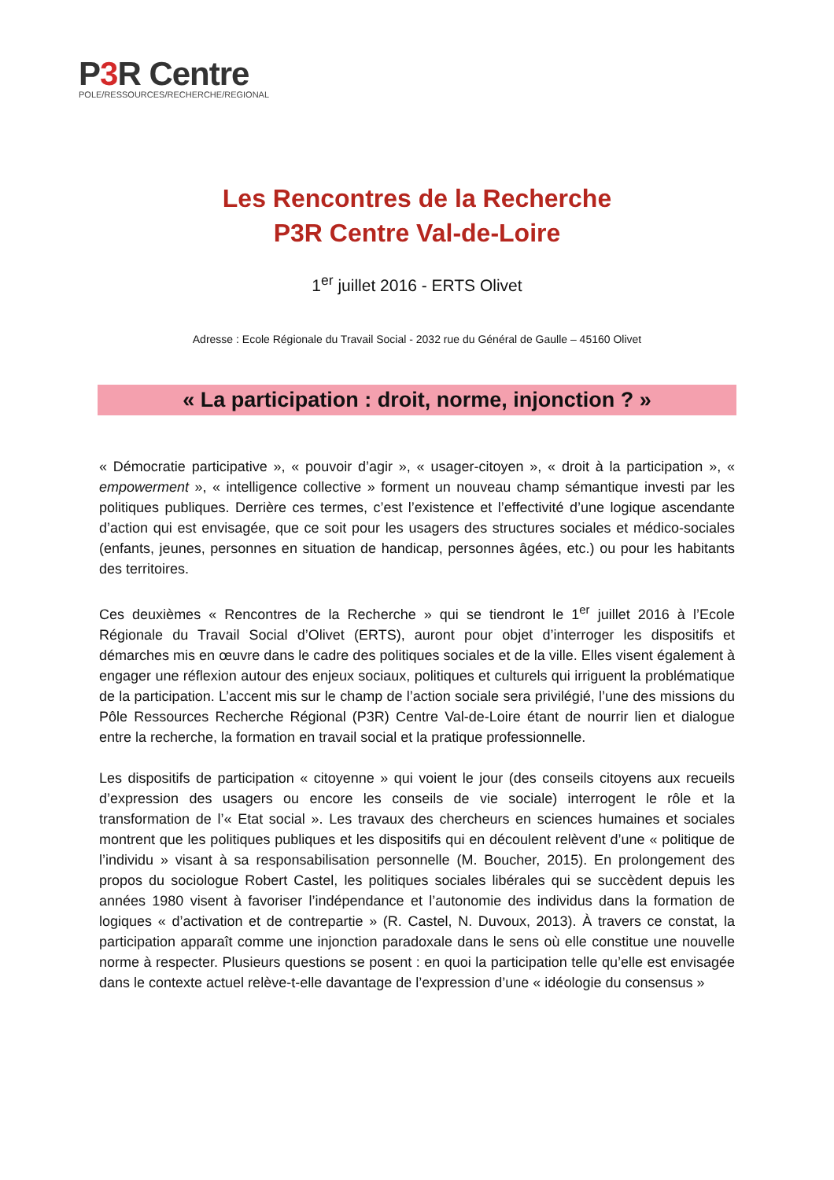P3 R Centre
POLE/RESSOURCES/RECHERCHE/REGIONAL
Les Rencontres de la Recherche
P3R Centre Val-de-Loire
1<sup>er</sup> juillet 2016 - ERTS Olivet
Adresse : Ecole Régionale du Travail Social - 2032 rue du Général de Gaulle – 45160 Olivet
« La participation : droit, norme, injonction ? »
« Démocratie participative », « pouvoir d’agir », « usager-citoyen », « droit à la participation », « empowerment », « intelligence collective » forment un nouveau champ sémantique investi par les politiques publiques. Derrière ces termes, c’est l’existence et l’effectivité d’une logique ascendante d’action qui est envisagée, que ce soit pour les usagers des structures sociales et médico-sociales (enfants, jeunes, personnes en situation de handicap, personnes âgées, etc.) ou pour les habitants des territoires.
Ces deuxièmes « Rencontres de la Recherche » qui se tiendront le 1<sup>er</sup> juillet 2016 à l’Ecole Régionale du Travail Social d’Olivet (ERTS), auront pour objet d’interroger les dispositifs et démarches mis en œuvre dans le cadre des politiques sociales et de la ville. Elles visent également à engager une réflexion autour des enjeux sociaux, politiques et culturels qui irriguent la problématique de la participation. L’accent mis sur le champ de l’action sociale sera privilégié, l’une des missions du Pôle Ressources Recherche Régional (P3R) Centre Val-de-Loire étant de nourrir lien et dialogue entre la recherche, la formation en travail social et la pratique professionnelle.
Les dispositifs de participation « citoyenne » qui voient le jour (des conseils citoyens aux recueils d’expression des usagers ou encore les conseils de vie sociale) interrogent le rôle et la transformation de l’« Etat social ». Les travaux des chercheurs en sciences humaines et sociales montrent que les politiques publiques et les dispositifs qui en découlent relèvent d’une « politique de l’individu » visant à sa responsabilisation personnelle (M. Boucher, 2015). En prolongement des propos du sociologue Robert Castel, les politiques sociales libérales qui se succèdent depuis les années 1980 visent à favoriser l’indépendance et l’autonomie des individus dans la formation de logiques « d’activation et de contrepartie » (R. Castel, N. Duvoux, 2013). À travers ce constat, la participation apparaît comme une injonction paradoxale dans le sens où elle constitue une nouvelle norme à respecter. Plusieurs questions se posent : en quoi la participation telle qu’elle est envisagée dans le contexte actuel relève-t-elle davantage de l’expression d’une « idéologie du consensus »